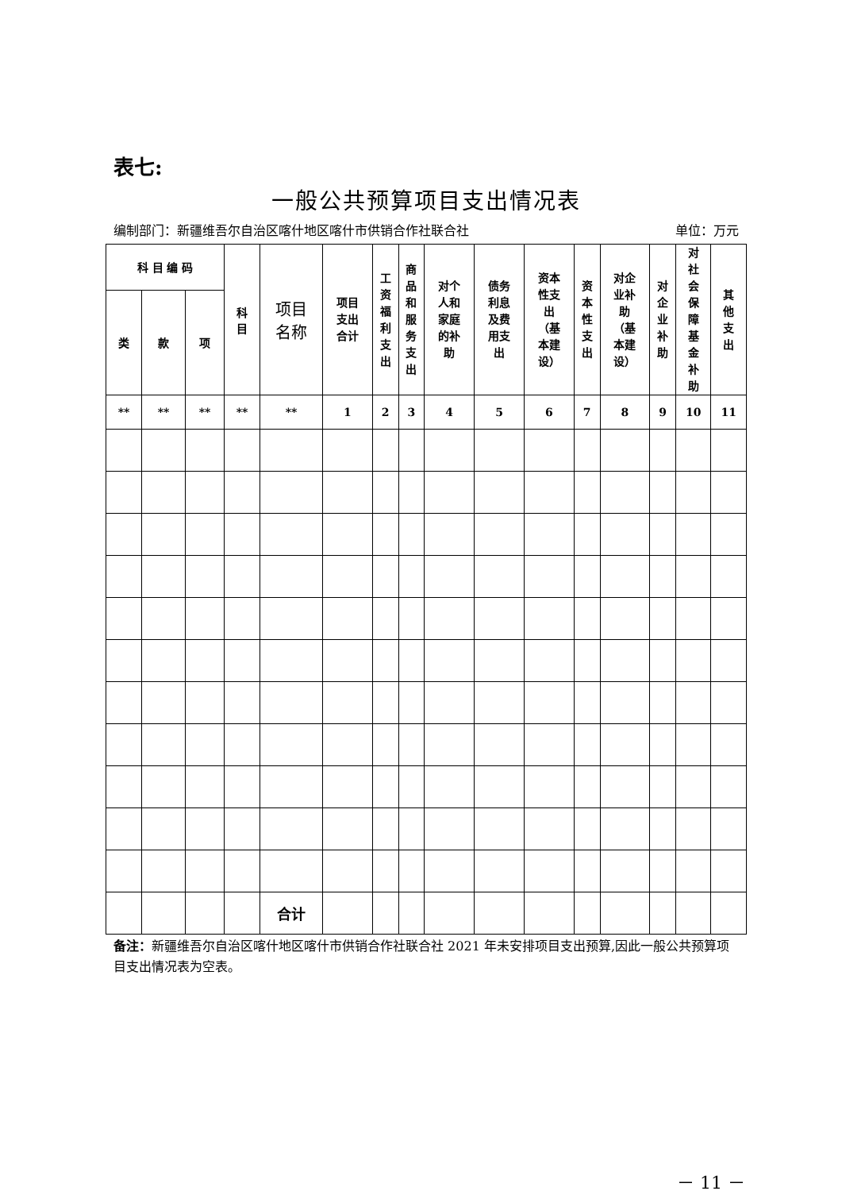表七:
一般公共预算项目支出情况表
编制部门：新疆维吾尔自治区喀什地区喀什市供销合作社联合社 单位：万元
| 科 目 编 码 | | | 科 目 | 项目 名称 | 项目 支出 合计 | 工 资 福 利 支 出 | 商 品 和 服 务 支 出 | 对个 人和 家庭 的补 助 | 债务 利息 及费 用支 出 | 资本 性支 出 （基 本建 设） | 资 本 性 支 出 | 对企 业补 助 （基 本建 设） | 对 企 业 补 助 | 对 社 会 保 障 基 金 补 助 | 其 他 支 出 |
| --- | --- | --- | --- | --- | --- | --- | --- | --- | --- | --- | --- | --- | --- | --- | --- |
| 类 | 款 | 项 | | | | | | | | | | | | | |
| ** | ** | ** | ** | ** | 1 | 2 | 3 | 4 | 5 | 6 | 7 | 8 | 9 | 10 | 11 |
| | | | | 合计 | | | | | | | | | | | |
备注：新疆维吾尔自治区喀什地区喀什市供销合作社联合社 2021 年未安排项目支出预算,因此一般公共预算项目支出情况表为空表。
－ 11 －